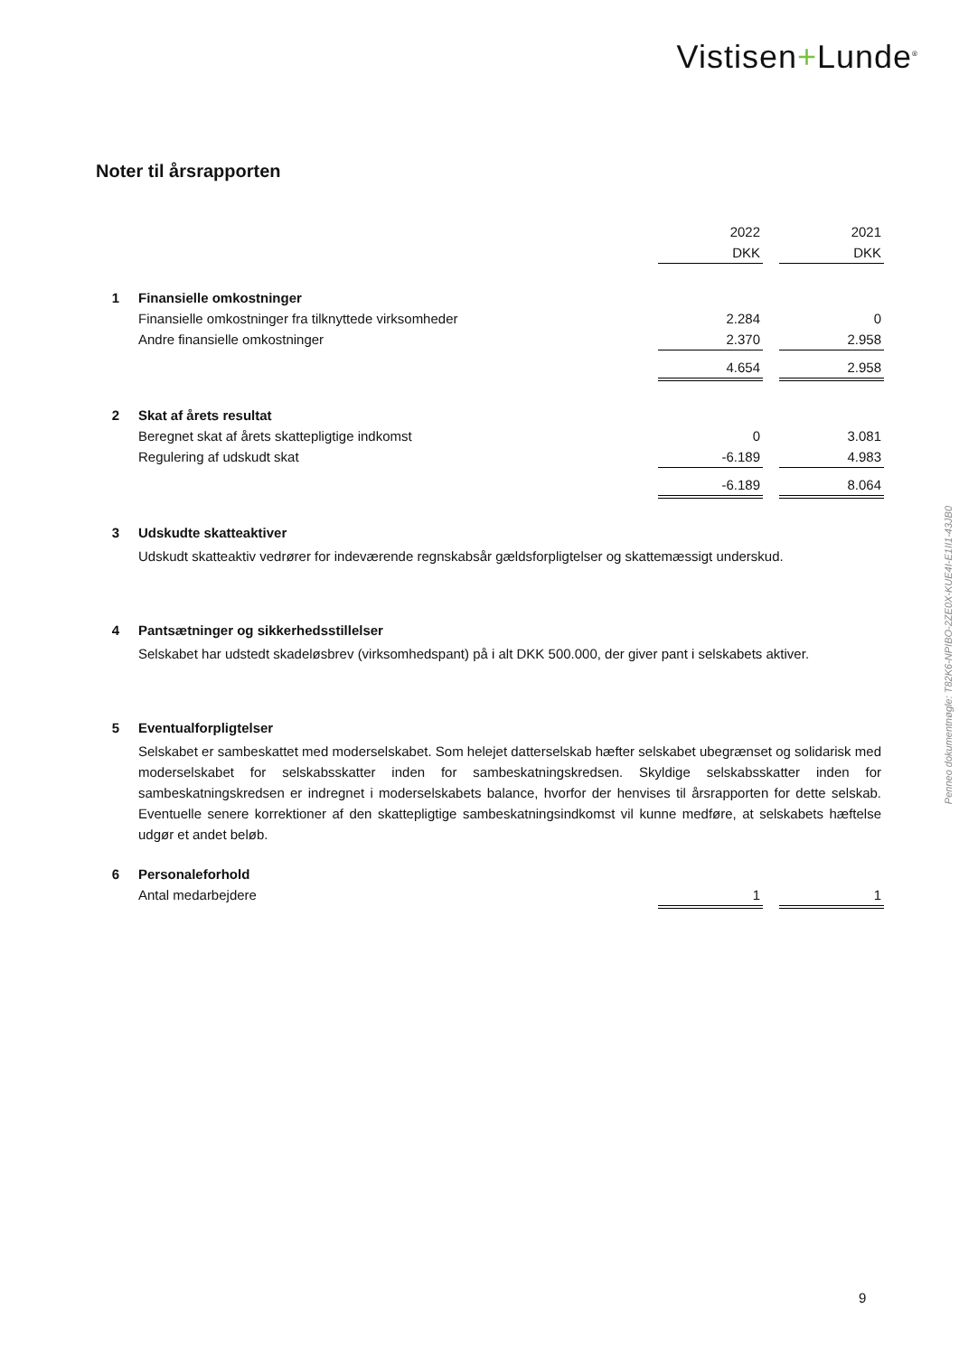Vistisen+Lunde<sup>®</sup>
Noter til årsrapporten
| | | 2022 | | 2021 |
| | | DKK | | DKK |
| 1 | Finansielle omkostninger | | | |
| | Finansielle omkostninger fra tilknyttede virksomheder | 2.284 | | 0 |
| | Andre finansielle omkostninger | 2.370 | | 2.958 |
| | | 4.654 | | 2.958 |
| 2 | Skat af årets resultat | | | |
| | Beregnet skat af årets skattepligtige indkomst | 0 | | 3.081 |
| | Regulering af udskudt skat | -6.189 | | 4.983 |
| | | -6.189 | | 8.064 |
| 3 | Udskudte skatteaktiver | | | |
| | Udskudt skatteaktiv vedrører for indeværende regnskabsår gældsforpligtelser og skattemæssigt underskud. | | | |
| 4 | Pantsætninger og sikkerhedsstillelser | | | |
| | Selskabet har udstedt skadeløsbrev (virksomhedspant) på i alt DKK 500.000, der giver pant i selskabets aktiver. | | | |
| 5 | Eventualforpligtelser | | | |
| | Selskabet er sambeskattet med moderselskabet. Som helejet datterselskab hæfter selskabet ubegrænset og solidarisk med moderselskabet for selskabsskatter inden for sambeskatningskredsen. Skyldige selskabsskatter inden for sambeskatningskredsen er indregnet i moderselskabets balance, hvorfor der henvises til årsrapporten for dette selskab. Eventuelle senere korrektioner af den skattepligtige sambeskatningsindkomst vil kunne medføre, at selskabets hæftelse udgør et andet beløb. | | | |
| 6 | Personaleforhold | | | |
| | Antal medarbejdere | 1 | | 1 |
Penneo dokumentnøgle: T82K6-NPIBO-2ZE0X-KUE4I-E1II1-43JB0
9